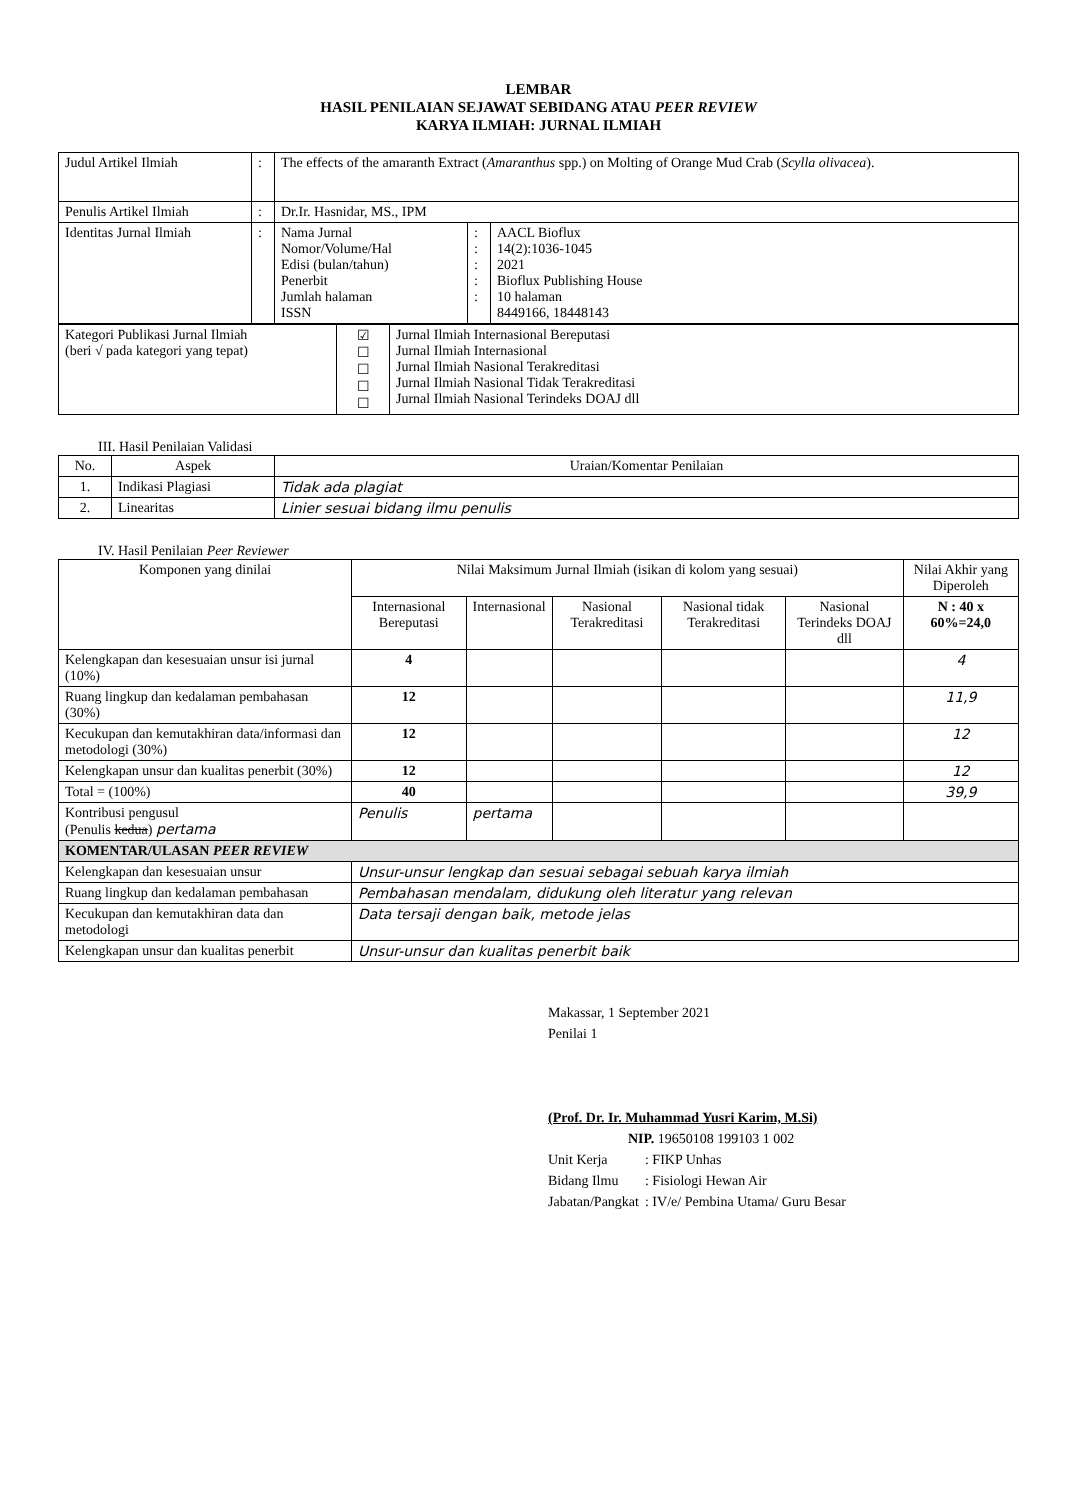LEMBAR
HASIL PENILAIAN SEJAWAT SEBIDANG ATAU PEER REVIEW
KARYA ILMIAH: JURNAL ILMIAH
| Judul Artikel Ilmiah | : | The effects of the amaranth Extract ( Amaranthus spp.) on Molting of Orange Mud Crab ( Scylla olivacea ). | | |
| Penulis Artikel Ilmiah | : | Dr.Ir. Hasnidar, MS., IPM | | |
| Identitas Jurnal Ilmiah | : | Nama Jurnal Nomor/Volume/Hal Edisi (bulan/tahun) Penerbit Jumlah halaman ISSN | : : : : : | AACL Bioflux 14(2):1036-1045 2021 Bioflux Publishing House 10 halaman 8449166, 18448143 |
| Kategori Publikasi Jurnal Ilmiah (beri √ pada kategori yang tepat) | ☑ ☐ ☐ ☐ ☐ | Jurnal Ilmiah Internasional Bereputasi Jurnal Ilmiah Internasional Jurnal Ilmiah Nasional Terakreditasi Jurnal Ilmiah Nasional Tidak Terakreditasi Jurnal Ilmiah Nasional Terindeks DOAJ dll |
III. Hasil Penilaian Validasi
| No. | Aspek | Uraian/Komentar Penilaian |
| --- | --- | --- |
| 1. | Indikasi Plagiasi | Tidak ada plagiat |
| 2. | Linearitas | Linier sesuai bidang ilmu penulis |
IV. Hasil Penilaian Peer Reviewer
| Komponen yang dinilai | Nilai Maksimum Jurnal Ilmiah (isikan di kolom yang sesuai) | | | | | Nilai Akhir yang Diperoleh |
| --- | --- | --- | --- | --- | --- | --- |
| | Internasional Bereputasi | Internasional | Nasional Terakreditasi | Nasional tidak Terakreditasi | Nasional Terindeks DOAJ dll | N : 40 x 60%=24,0 |
| Kelengkapan dan kesesuaian unsur isi jurnal (10%) | 4 | | | | | 4 |
| Ruang lingkup dan kedalaman pembahasan (30%) | 12 | | | | | 11,9 |
| Kecukupan dan kemutakhiran data/informasi dan metodologi (30%) | 12 | | | | | 12 |
| Kelengkapan unsur dan kualitas penerbit (30%) | 12 | | | | | 12 |
| Total = (100%) | 40 | | | | | 39,9 |
| Kontribusi pengusul (Penulis kedua ) pertama | Penulis | pertama | | | | |
| KOMENTAR/ULASAN PEER REVIEW | | | | | | |
| Kelengkapan dan kesesuaian unsur | Unsur-unsur lengkap dan sesuai sebagai sebuah karya ilmiah | | | | | |
| Ruang lingkup dan kedalaman pembahasan | Pembahasan mendalam, didukung oleh literatur yang relevan | | | | | |
| Kecukupan dan kemutakhiran data dan metodologi | Data tersaji dengan baik, metode jelas | | | | | |
| Kelengkapan unsur dan kualitas penerbit | Unsur-unsur dan kualitas penerbit baik | | | | | |
Makassar, 1 September 2021
Penilai 1
(Prof. Dr. Ir. Muhammad Yusri Karim, M.Si)
NIP. 19650108 199103 1 002
| Unit Kerja | : FIKP Unhas |
| Bidang Ilmu | : Fisiologi Hewan Air |
| Jabatan/Pangkat | : IV/e/ Pembina Utama/ Guru Besar |